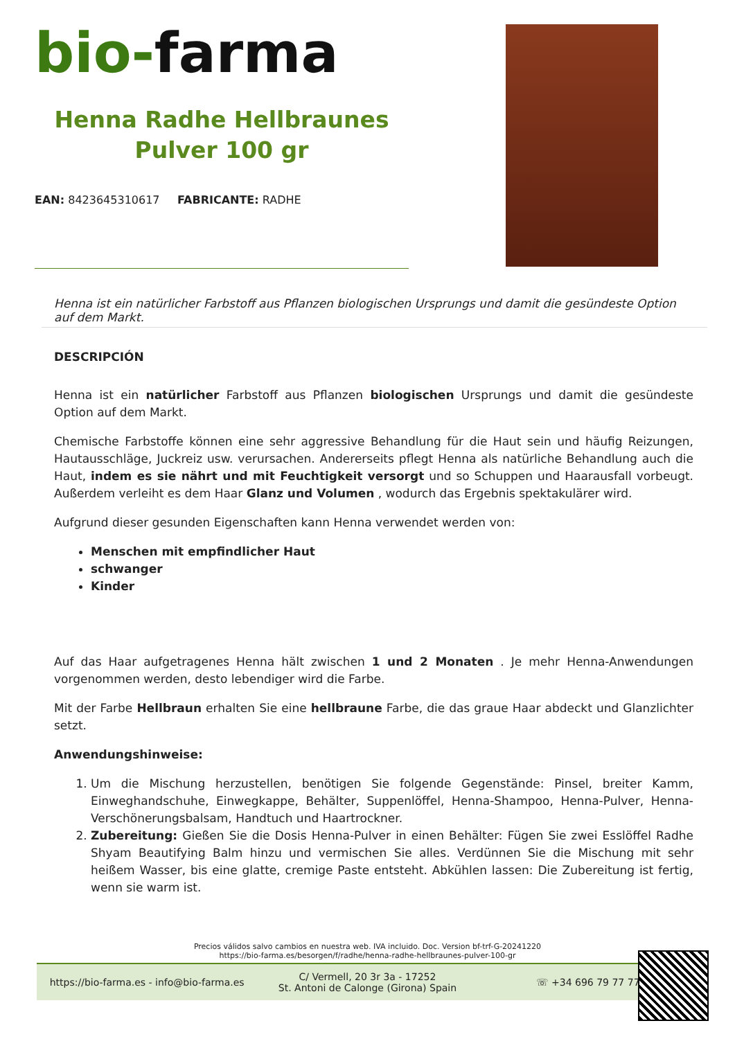bio-farma
Henna Radhe Hellbraunes
Pulver 100 gr
EAN: 8423645310617 FABRICANTE: RADHE
Henna ist ein natürlicher Farbstoff aus Pflanzen biologischen Ursprungs und damit die gesündeste Option auf dem Markt.
DESCRIPCIÓN
Henna ist ein natürlicher Farbstoff aus Pflanzen biologischen Ursprungs und damit die gesündeste Option auf dem Markt.
Chemische Farbstoffe können eine sehr aggressive Behandlung für die Haut sein und häufig Reizungen, Hautausschläge, Juckreiz usw. verursachen. Andererseits pflegt Henna als natürliche Behandlung auch die Haut, indem es sie nährt und mit Feuchtigkeit versorgt und so Schuppen und Haarausfall vorbeugt. Außerdem verleiht es dem Haar Glanz und Volumen , wodurch das Ergebnis spektakulärer wird.
Aufgrund dieser gesunden Eigenschaften kann Henna verwendet werden von:
Menschen mit empfindlicher Haut
schwanger
Kinder
Auf das Haar aufgetragenes Henna hält zwischen 1 und 2 Monaten . Je mehr Henna-Anwendungen vorgenommen werden, desto lebendiger wird die Farbe.
Mit der Farbe Hellbraun erhalten Sie eine hellbraune Farbe, die das graue Haar abdeckt und Glanzlichter setzt.
Anwendungshinweise:
1. Um die Mischung herzustellen, benötigen Sie folgende Gegenstände: Pinsel, breiter Kamm, Einweghandschuhe, Einwegkappe, Behälter, Suppenlöffel, Henna-Shampoo, Henna-Pulver, Henna-Verschönerungsbalsam, Handtuch und Haartrockner.
2. Zubereitung: Gießen Sie die Dosis Henna-Pulver in einen Behälter: Fügen Sie zwei Esslöffel Radhe Shyam Beautifying Balm hinzu und vermischen Sie alles. Verdünnen Sie die Mischung mit sehr heißem Wasser, bis eine glatte, cremige Paste entsteht. Abkühlen lassen: Die Zubereitung ist fertig, wenn sie warm ist.
Precios válidos salvo cambios en nuestra web. IVA incluido. Doc. Version bf-trf-G-20241220
https://bio-farma.es/besorgen/f/radhe/henna-radhe-hellbraunes-pulver-100-gr
https://bio-farma.es - info@bio-farma.es
C/ Vermell, 20 3r 3a - 17252
St. Antoni de Calonge (Girona) Spain
☏ +34 696 79 77 77